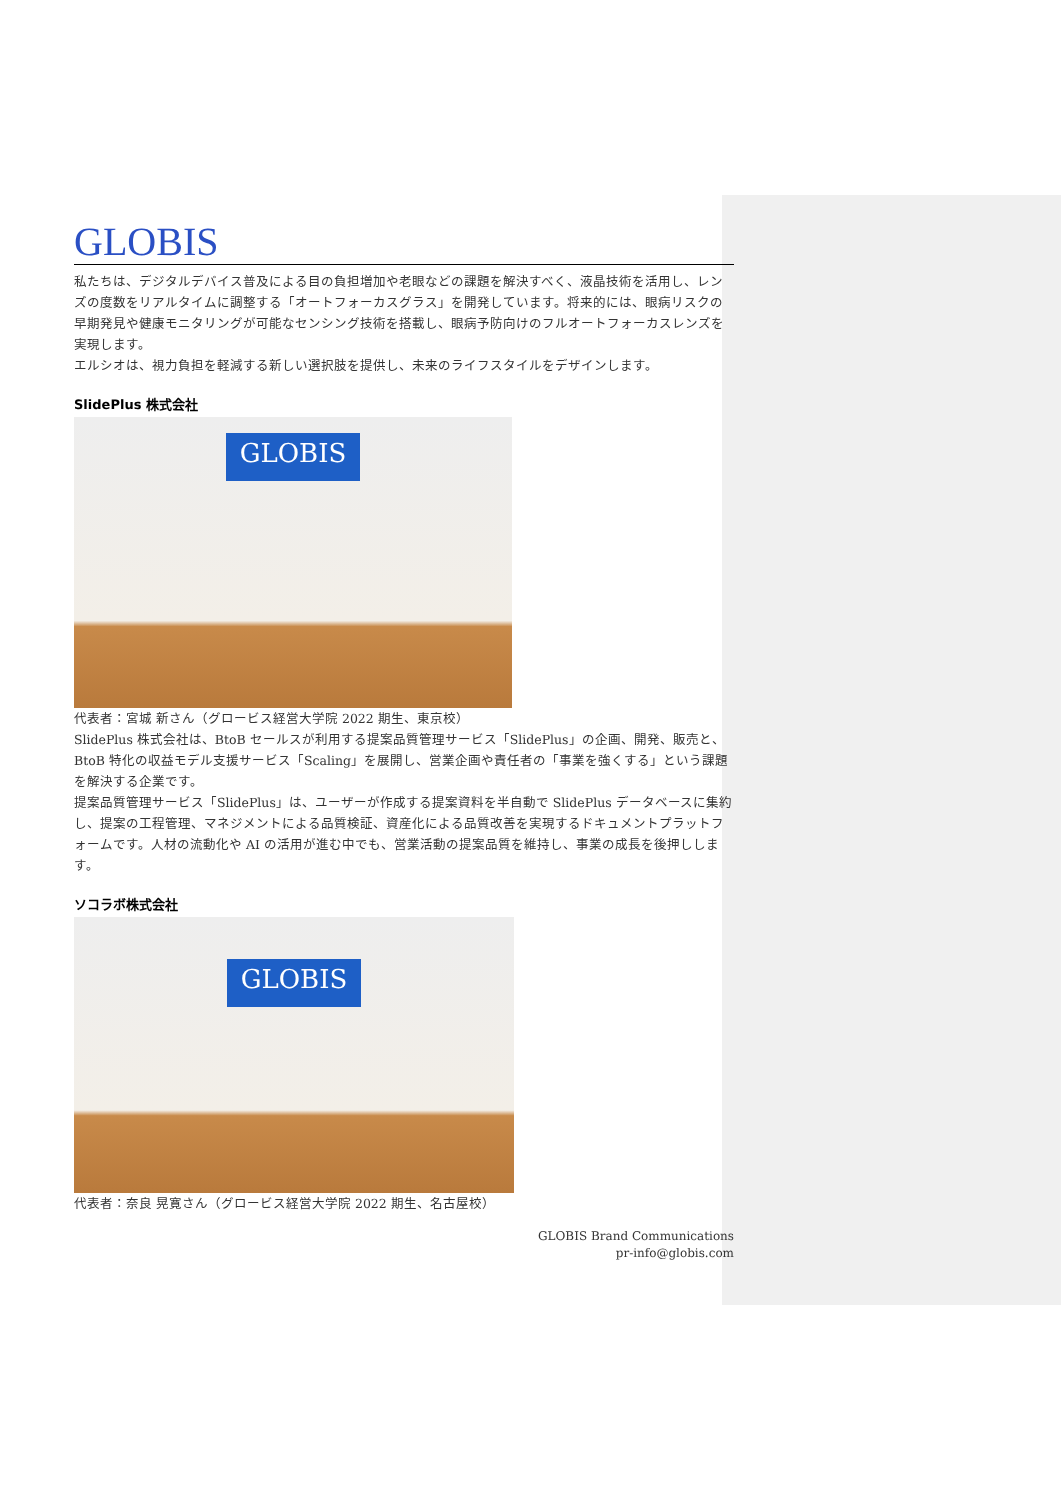GLOBIS
私たちは、デジタルデバイス普及による目の負担増加や老眼などの課題を解決すべく、液晶技術を活用し、レンズの度数をリアルタイムに調整する「オートフォーカスグラス」を開発しています。将来的には、眼病リスクの早期発見や健康モニタリングが可能なセンシング技術を搭載し、眼病予防向けのフルオートフォーカスレンズを実現します。
エルシオは、視力負担を軽減する新しい選択肢を提供し、未来のライフスタイルをデザインします。
SlidePlus 株式会社
GLOBIS
代表者：宮城 新さん（グロービス経営大学院 2022 期生、東京校）
SlidePlus 株式会社は、BtoB セールスが利用する提案品質管理サービス「SlidePlus」の企画、開発、販売と、BtoB 特化の収益モデル支援サービス「Scaling」を展開し、営業企画や責任者の「事業を強くする」という課題を解決する企業です。
提案品質管理サービス「SlidePlus」は、ユーザーが作成する提案資料を半自動で SlidePlus データベースに集約し、提案の工程管理、マネジメントによる品質検証、資産化による品質改善を実現するドキュメントプラットフォームです。人材の流動化や AI の活用が進む中でも、営業活動の提案品質を維持し、事業の成長を後押しします。
ソコラボ株式会社
GLOBIS
代表者：奈良 晃寛さん（グロービス経営大学院 2022 期生、名古屋校）
GLOBIS Brand Communications
pr-info@globis.com